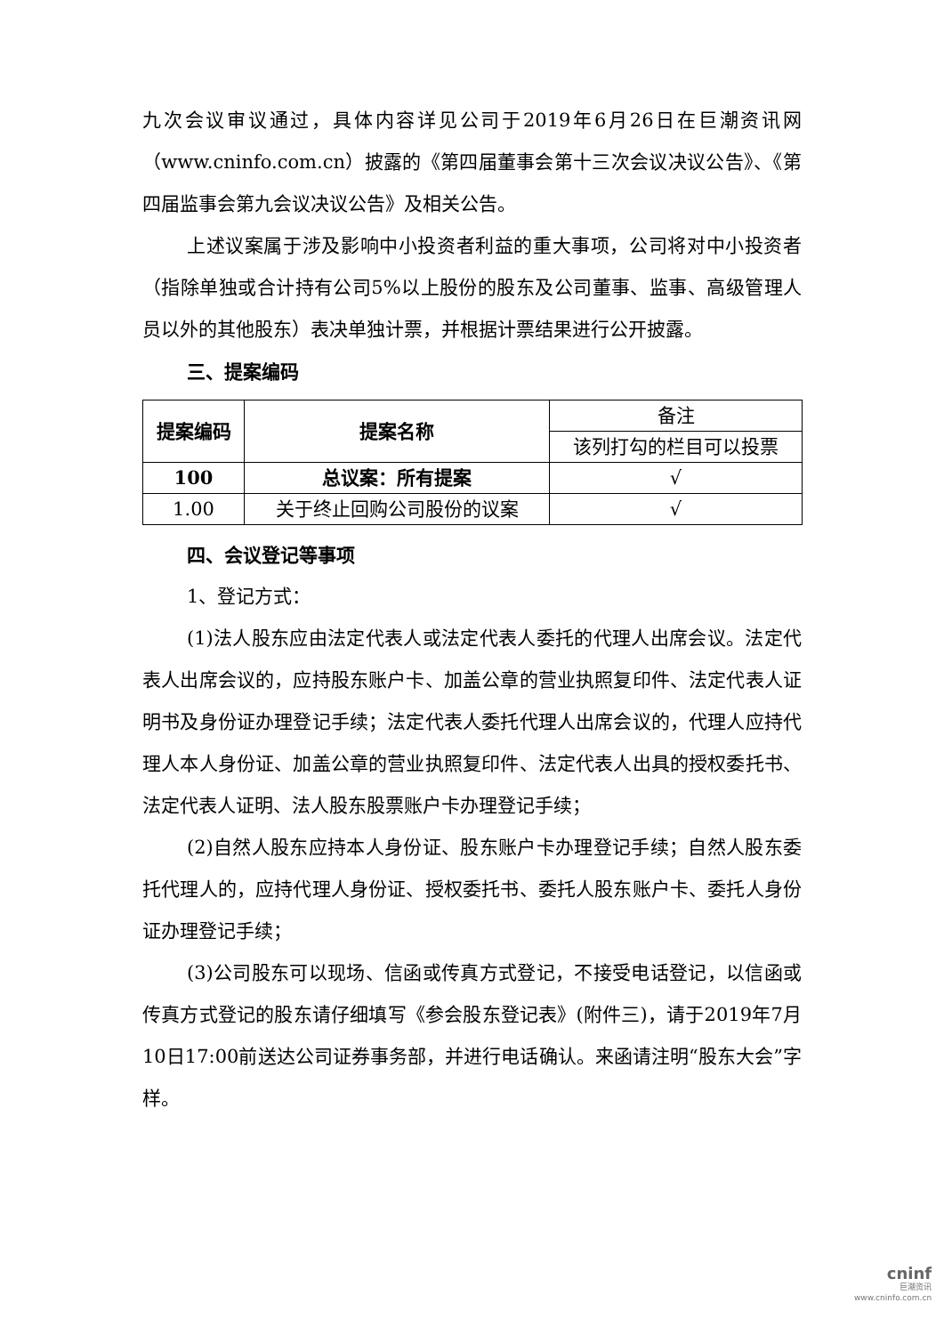九次会议审议通过，具体内容详见公司于2019年6月26日在巨潮资讯网（www.cninfo.com.cn）披露的《第四届董事会第十三次会议决议公告》、《第四届监事会第九会议决议公告》及相关公告。
上述议案属于涉及影响中小投资者利益的重大事项，公司将对中小投资者（指除单独或合计持有公司5%以上股份的股东及公司董事、监事、高级管理人员以外的其他股东）表决单独计票，并根据计票结果进行公开披露。
三、提案编码
| 提案编码 | 提案名称 | 备注 |
| | | 该列打勾的栏目可以投票 |
| 100 | 总议案：所有提案 | √ |
| 1.00 | 关于终止回购公司股份的议案 | √ |
四、会议登记等事项
1、登记方式：
(1)法人股东应由法定代表人或法定代表人委托的代理人出席会议。法定代表人出席会议的，应持股东账户卡、加盖公章的营业执照复印件、法定代表人证明书及身份证办理登记手续；法定代表人委托代理人出席会议的，代理人应持代理人本人身份证、加盖公章的营业执照复印件、法定代表人出具的授权委托书、法定代表人证明、法人股东股票账户卡办理登记手续；
(2)自然人股东应持本人身份证、股东账户卡办理登记手续；自然人股东委托代理人的，应持代理人身份证、授权委托书、委托人股东账户卡、委托人身份证办理登记手续；
(3)公司股东可以现场、信函或传真方式登记，不接受电话登记，以信函或传真方式登记的股东请仔细填写《参会股东登记表》(附件三)，请于2019年7月10日17:00前送达公司证券事务部，并进行电话确认。来函请注明“股东大会”字样。
cninf
巨潮资讯
www.cninfo.com.cn